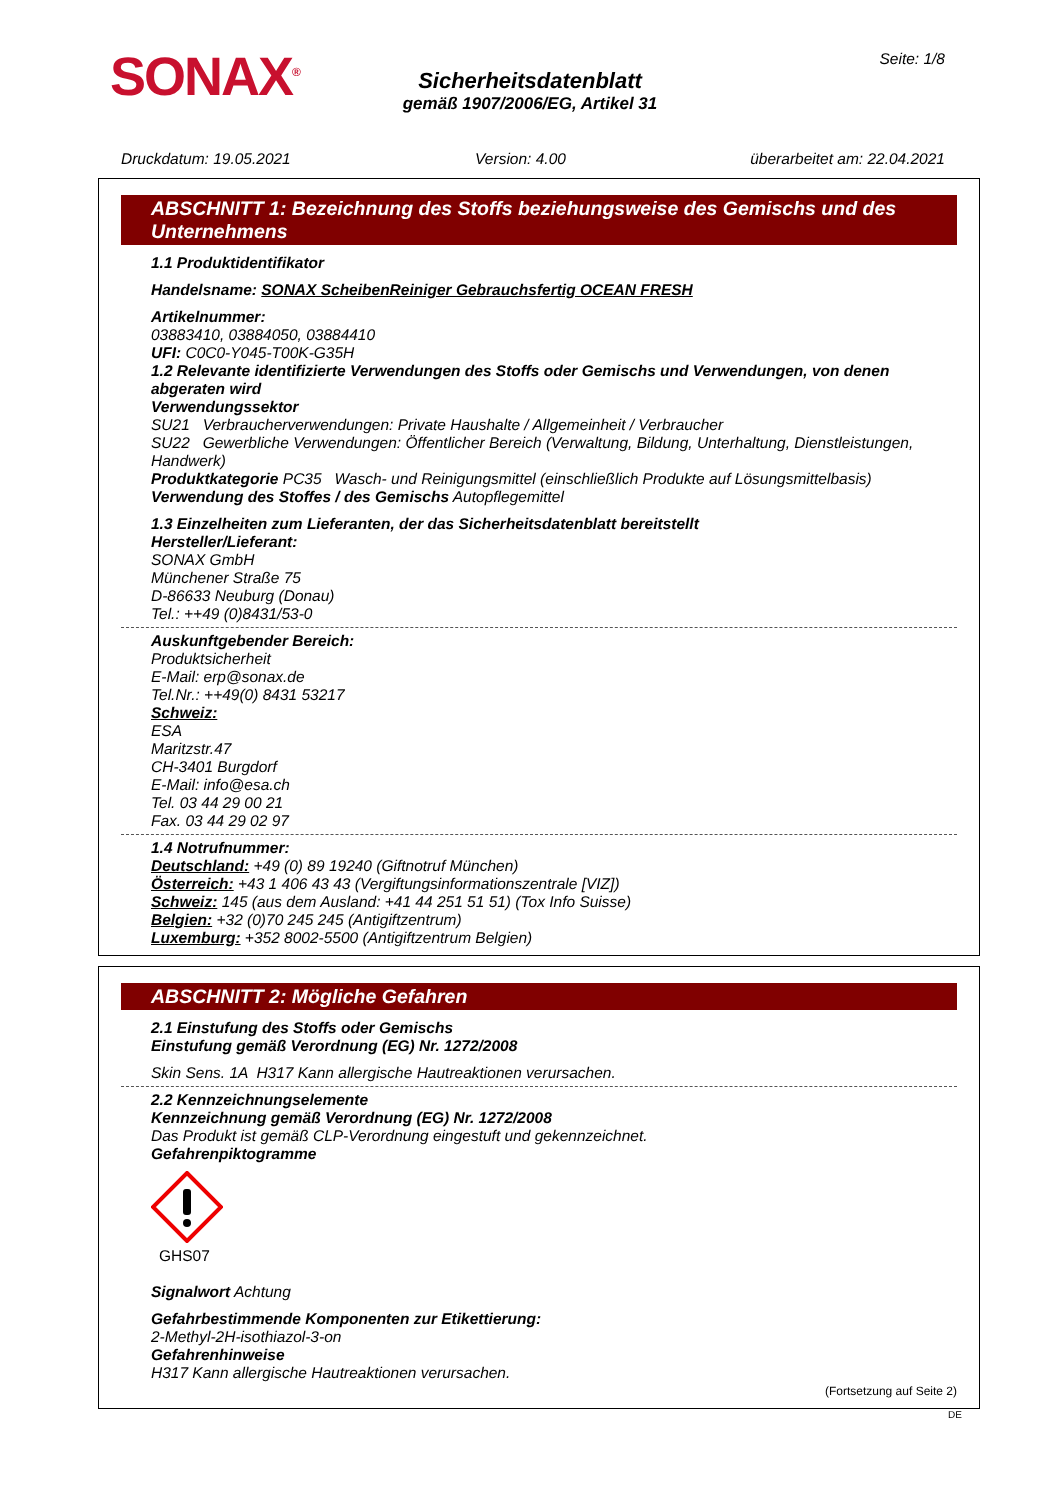SONAX<sup>®</sup> Seite: 1/8
Sicherheitsdatenblatt
gemäß 1907/2006/EG, Artikel 31
Druckdatum: 19.05.2021 Version: 4.00 überarbeitet am: 22.04.2021
ABSCHNITT 1: Bezeichnung des Stoffs beziehungsweise des Gemischs und des Unternehmens
1.1 Produktidentifikator
Handelsname: SONAX ScheibenReiniger Gebrauchsfertig OCEAN FRESH
Artikelnummer:
03883410, 03884050, 03884410
UFI: C0C0-Y045-T00K-G35H
1.2 Relevante identifizierte Verwendungen des Stoffs oder Gemischs und Verwendungen, von denen abgeraten wird
Verwendungssektor
SU21 Verbraucherverwendungen: Private Haushalte / Allgemeinheit / Verbraucher
SU22 Gewerbliche Verwendungen: Öffentlicher Bereich (Verwaltung, Bildung, Unterhaltung, Dienstleistungen, Handwerk)
Produktkategorie PC35 Wasch- und Reinigungsmittel (einschließlich Produkte auf Lösungsmittelbasis)
Verwendung des Stoffes / des Gemischs Autopflegemittel
1.3 Einzelheiten zum Lieferanten, der das Sicherheitsdatenblatt bereitstellt
Hersteller/Lieferant:
SONAX GmbH
Münchener Straße 75
D-86633 Neuburg (Donau)
Tel.: ++49 (0)8431/53-0
Auskunftgebender Bereich:
Produktsicherheit
E-Mail: erp@sonax.de
Tel.Nr.: ++49(0) 8431 53217
Schweiz:
ESA
Maritzstr.47
CH-3401 Burgdorf
E-Mail: info@esa.ch
Tel. 03 44 29 00 21
Fax. 03 44 29 02 97
1.4 Notrufnummer:
Deutschland: +49 (0) 89 19240 (Giftnotruf München)
Österreich: +43 1 406 43 43 (Vergiftungsinformationszentrale [VIZ])
Schweiz: 145 (aus dem Ausland: +41 44 251 51 51) (Tox Info Suisse)
Belgien: +32 (0)70 245 245 (Antigiftzentrum)
Luxemburg: +352 8002-5500 (Antigiftzentrum Belgien)
ABSCHNITT 2: Mögliche Gefahren
2.1 Einstufung des Stoffs oder Gemischs
Einstufung gemäß Verordnung (EG) Nr. 1272/2008
Skin Sens. 1A H317 Kann allergische Hautreaktionen verursachen.
2.2 Kennzeichnungselemente
Kennzeichnung gemäß Verordnung (EG) Nr. 1272/2008
Das Produkt ist gemäß CLP-Verordnung eingestuft und gekennzeichnet.
Gefahrenpiktogramme
GHS07
Signalwort Achtung
Gefahrbestimmende Komponenten zur Etikettierung:
2-Methyl-2H-isothiazol-3-on
Gefahrenhinweise
H317 Kann allergische Hautreaktionen verursachen.
(Fortsetzung auf Seite 2)
DE